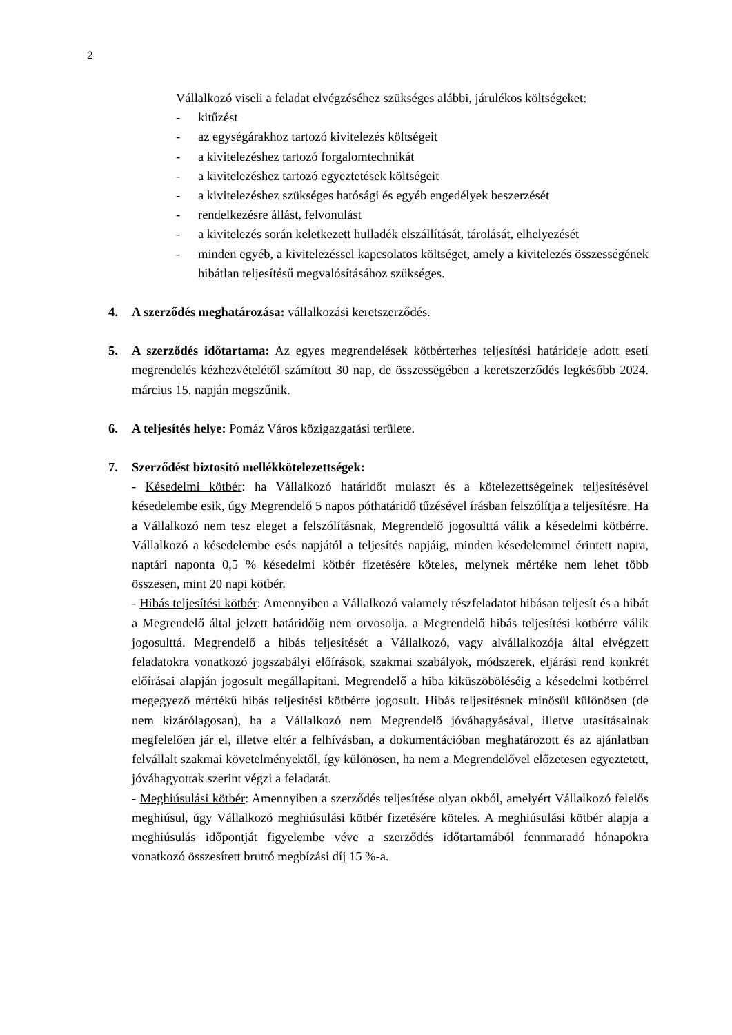2
Vállalkozó viseli a feladat elvégzéséhez szükséges alábbi, járulékos költségeket:
- kitűzést
- az egységárakhoz tartozó kivitelezés költségeit
- a kivitelezéshez tartozó forgalomtechnikát
- a kivitelezéshez tartozó egyeztetések költségeit
- a kivitelezéshez szükséges hatósági és egyéb engedélyek beszerzését
- rendelkezésre állást, felvonulást
- a kivitelezés során keletkezett hulladék elszállítását, tárolását, elhelyezését
- minden egyéb, a kivitelezéssel kapcsolatos költséget, amely a kivitelezés összességének hibátlan teljesítésű megvalósításához szükséges.
4. A szerződés meghatározása: vállalkozási keretszerződés.
5. A szerződés időtartama: Az egyes megrendelések kötbérterhes teljesítési határideje adott eseti megrendelés kézhezvételétől számított 30 nap, de összességében a keretszerződés legkésőbb 2024. március 15. napján megszűnik.
6. A teljesítés helye: Pomáz Város közigazgatási területe.
7. Szerződést biztosító mellékkötelezettségek:
- Késedelmi kötbér: ha Vállalkozó határidőt mulaszt és a kötelezettségeinek teljesítésével késedelembe esik, úgy Megrendelő 5 napos póthatáridő tűzésével írásban felszólítja a teljesítésre. Ha a Vállalkozó nem tesz eleget a felszólításnak, Megrendelő jogosulttá válik a késedelmi kötbérre. Vállalkozó a késedelembe esés napjától a teljesítés napjáig, minden késedelemmel érintett napra, naptári naponta 0,5 % késedelmi kötbér fizetésére köteles, melynek mértéke nem lehet több összesen, mint 20 napi kötbér.
- Hibás teljesítési kötbér: Amennyiben a Vállalkozó valamely részfeladatot hibásan teljesít és a hibát a Megrendelő által jelzett határidőig nem orvosolja, a Megrendelő hibás teljesítési kötbérre válik jogosulttá. Megrendelő a hibás teljesítését a Vállalkozó, vagy alvállalkozója által elvégzett feladatokra vonatkozó jogszabályi előírások, szakmai szabályok, módszerek, eljárási rend konkrét előírásai alapján jogosult megállapitani. Megrendelő a hiba kiküszöböléséig a késedelmi kötbérrel megegyező mértékű hibás teljesítési kötbérre jogosult. Hibás teljesítésnek minősül különösen (de nem kizárólagosan), ha a Vállalkozó nem Megrendelő jóváhagyásával, illetve utasításainak megfelelően jár el, illetve eltér a felhívásban, a dokumentációban meghatározott és az ajánlatban felvállalt szakmai követelményektől, így különösen, ha nem a Megrendelővel előzetesen egyeztetett, jóváhagyottak szerint végzi a feladatát.
- Meghiúsulási kötbér: Amennyiben a szerződés teljesítése olyan okból, amelyért Vállalkozó felelős meghiúsul, úgy Vállalkozó meghiúsulási kötbér fizetésére köteles. A meghiúsulási kötbér alapja a meghiúsulás időpontját figyelembe véve a szerződés időtartamából fennmaradó hónapokra vonatkozó összesített bruttó megbízási díj 15 %-a.